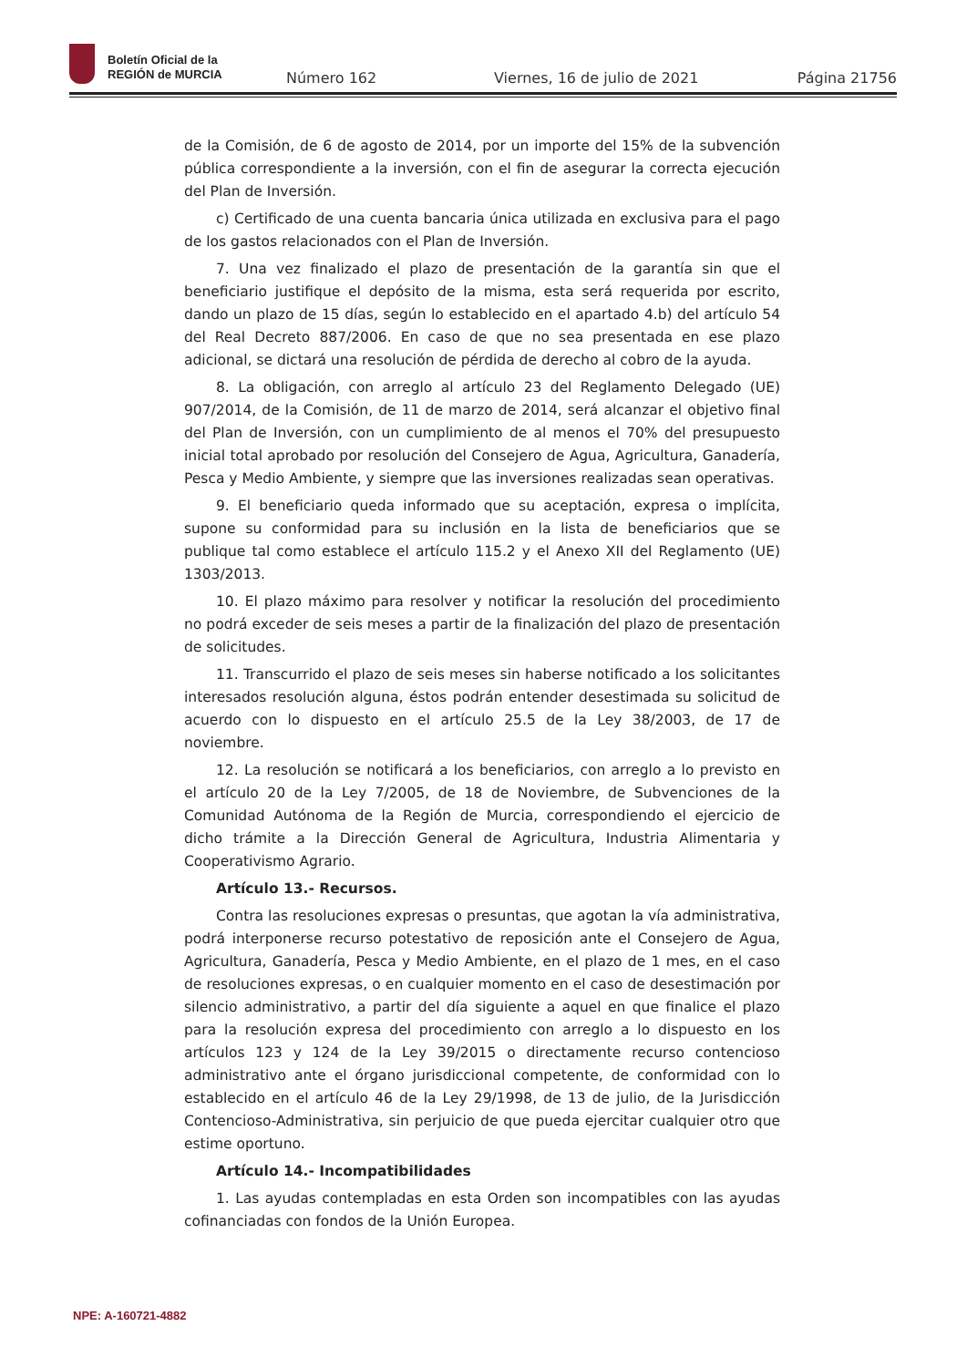Boletín Oficial de la
REGIÓN de MURCIA
Número 162 Viernes, 16 de julio de 2021 Página 21756
de la Comisión, de 6 de agosto de 2014, por un importe del 15% de la subvención pública correspondiente a la inversión, con el fin de asegurar la correcta ejecución del Plan de Inversión.
c) Certificado de una cuenta bancaria única utilizada en exclusiva para el pago de los gastos relacionados con el Plan de Inversión.
7. Una vez finalizado el plazo de presentación de la garantía sin que el beneficiario justifique el depósito de la misma, esta será requerida por escrito, dando un plazo de 15 días, según lo establecido en el apartado 4.b) del artículo 54 del Real Decreto 887/2006. En caso de que no sea presentada en ese plazo adicional, se dictará una resolución de pérdida de derecho al cobro de la ayuda.
8. La obligación, con arreglo al artículo 23 del Reglamento Delegado (UE) 907/2014, de la Comisión, de 11 de marzo de 2014, será alcanzar el objetivo final del Plan de Inversión, con un cumplimiento de al menos el 70% del presupuesto inicial total aprobado por resolución del Consejero de Agua, Agricultura, Ganadería, Pesca y Medio Ambiente, y siempre que las inversiones realizadas sean operativas.
9. El beneficiario queda informado que su aceptación, expresa o implícita, supone su conformidad para su inclusión en la lista de beneficiarios que se publique tal como establece el artículo 115.2 y el Anexo XII del Reglamento (UE) 1303/2013.
10. El plazo máximo para resolver y notificar la resolución del procedimiento no podrá exceder de seis meses a partir de la finalización del plazo de presentación de solicitudes.
11. Transcurrido el plazo de seis meses sin haberse notificado a los solicitantes interesados resolución alguna, éstos podrán entender desestimada su solicitud de acuerdo con lo dispuesto en el artículo 25.5 de la Ley 38/2003, de 17 de noviembre.
12. La resolución se notificará a los beneficiarios, con arreglo a lo previsto en el artículo 20 de la Ley 7/2005, de 18 de Noviembre, de Subvenciones de la Comunidad Autónoma de la Región de Murcia, correspondiendo el ejercicio de dicho trámite a la Dirección General de Agricultura, Industria Alimentaria y Cooperativismo Agrario.
Artículo 13.- Recursos.
Contra las resoluciones expresas o presuntas, que agotan la vía administrativa, podrá interponerse recurso potestativo de reposición ante el Consejero de Agua, Agricultura, Ganadería, Pesca y Medio Ambiente, en el plazo de 1 mes, en el caso de resoluciones expresas, o en cualquier momento en el caso de desestimación por silencio administrativo, a partir del día siguiente a aquel en que finalice el plazo para la resolución expresa del procedimiento con arreglo a lo dispuesto en los artículos 123 y 124 de la Ley 39/2015 o directamente recurso contencioso administrativo ante el órgano jurisdiccional competente, de conformidad con lo establecido en el artículo 46 de la Ley 29/1998, de 13 de julio, de la Jurisdicción Contencioso-Administrativa, sin perjuicio de que pueda ejercitar cualquier otro que estime oportuno.
Artículo 14.- Incompatibilidades
1. Las ayudas contempladas en esta Orden son incompatibles con las ayudas cofinanciadas con fondos de la Unión Europea.
NPE: A-160721-4882